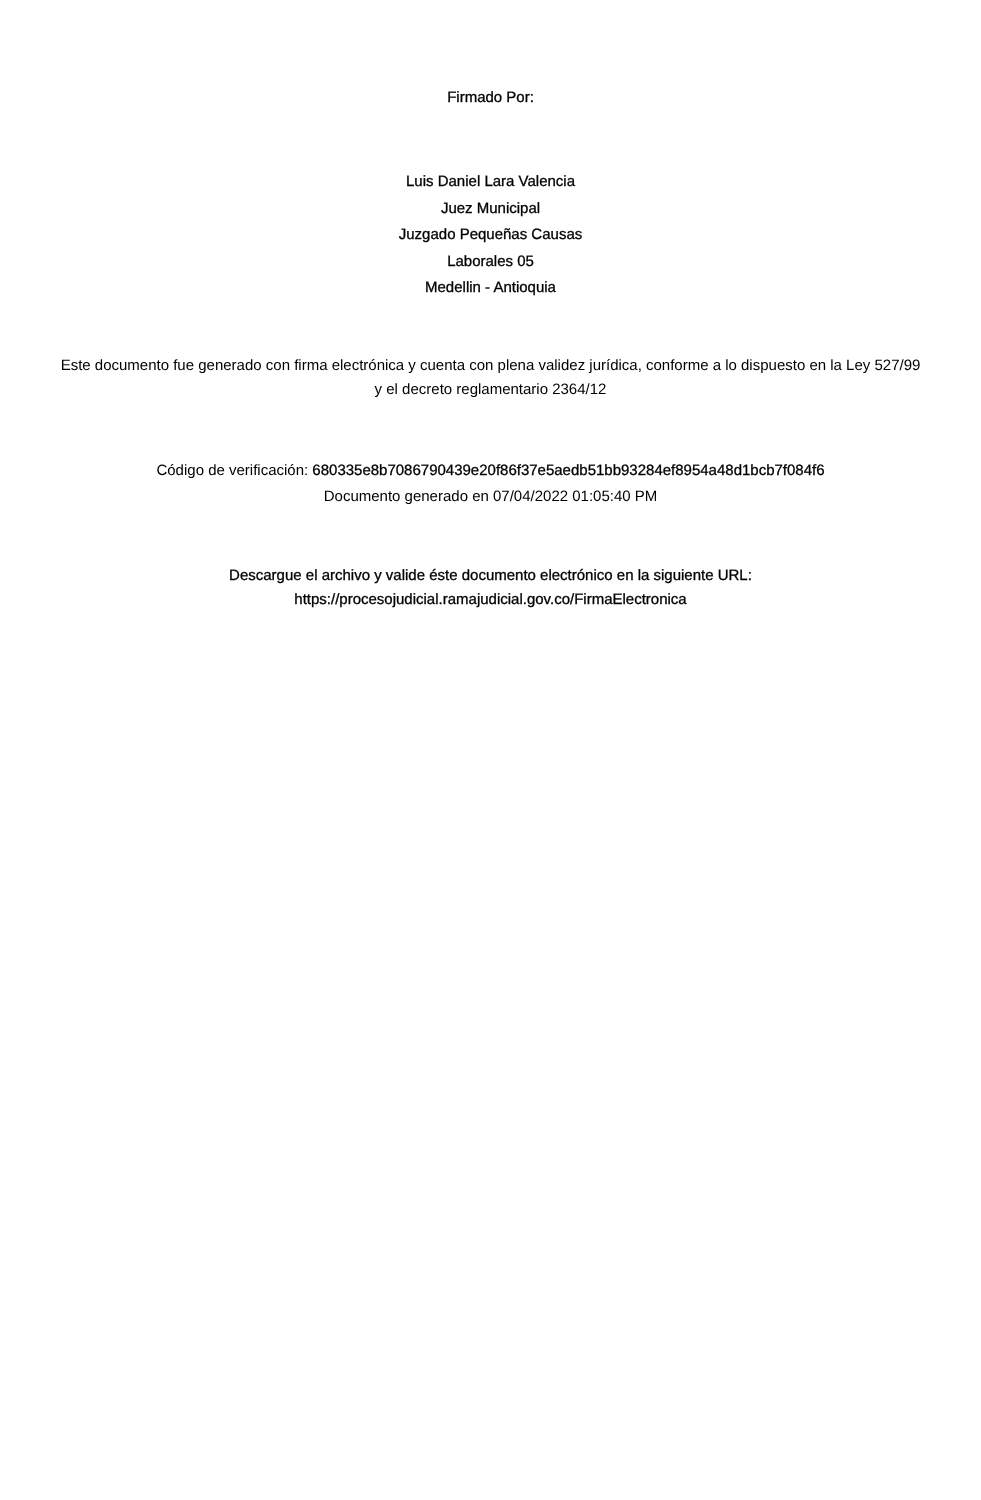Firmado Por:
Luis Daniel Lara Valencia
Juez Municipal
Juzgado Pequeñas Causas
Laborales 05
Medellin - Antioquia
Este documento fue generado con firma electrónica y cuenta con plena validez jurídica, conforme a lo dispuesto en la Ley 527/99 y el decreto reglamentario 2364/12
Código de verificación: 680335e8b7086790439e20f86f37e5aedb51bb93284ef8954a48d1bcb7f084f6
Documento generado en 07/04/2022 01:05:40 PM
Descargue el archivo y valide éste documento electrónico en la siguiente URL:
https://procesojudicial.ramajudicial.gov.co/FirmaElectronica